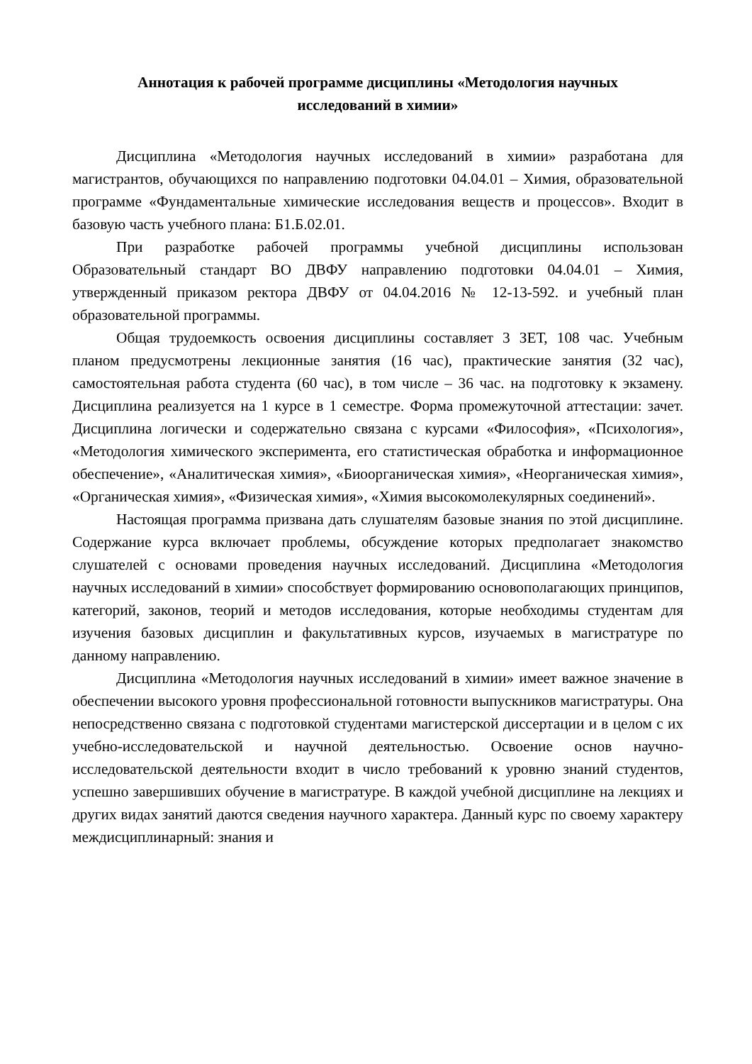Аннотация к рабочей программе дисциплины «Методология научных
исследований в химии»
Дисциплина «Методология научных исследований в химии» разработана для магистрантов, обучающихся по направлению подготовки 04.04.01 – Химия, образовательной программе «Фундаментальные химические исследования веществ и процессов». Входит в базовую часть учебного плана: Б1.Б.02.01.
При разработке рабочей программы учебной дисциплины использован Образовательный стандарт ВО ДВФУ направлению подготовки 04.04.01 – Химия, утвержденный приказом ректора ДВФУ от 04.04.2016 № 12-13-592. и учебный план образовательной программы.
Общая трудоемкость освоения дисциплины составляет 3 ЗЕТ, 108 час. Учебным планом предусмотрены лекционные занятия (16 час), практические занятия (32 час), самостоятельная работа студента (60 час), в том числе – 36 час. на подготовку к экзамену. Дисциплина реализуется на 1 курсе в 1 семестре. Форма промежуточной аттестации: зачет. Дисциплина логически и содержательно связана с курсами «Философия», «Психология», «Методология химического эксперимента, его статистическая обработка и информационное обеспечение», «Аналитическая химия», «Биоорганическая химия», «Неорганическая химия», «Органическая химия», «Физическая химия», «Химия высокомолекулярных соединений».
Настоящая программа призвана дать слушателям базовые знания по этой дисциплине. Содержание курса включает проблемы, обсуждение которых предполагает знакомство слушателей с основами проведения научных исследований. Дисциплина «Методология научных исследований в химии» способствует формированию основополагающих принципов, категорий, законов, теорий и методов исследования, которые необходимы студентам для изучения базовых дисциплин и факультативных курсов, изучаемых в магистратуре по данному направлению.
Дисциплина «Методология научных исследований в химии» имеет важное значение в обеспечении высокого уровня профессиональной готовности выпускников магистратуры. Она непосредственно связана с подготовкой студентами магистерской диссертации и в целом с их учебно-исследовательской и научной деятельностью. Освоение основ научно-исследовательской деятельности входит в число требований к уровню знаний студентов, успешно завершивших обучение в магистратуре. В каждой учебной дисциплине на лекциях и других видах занятий даются сведения научного характера. Данный курс по своему характеру междисциплинарный: знания и